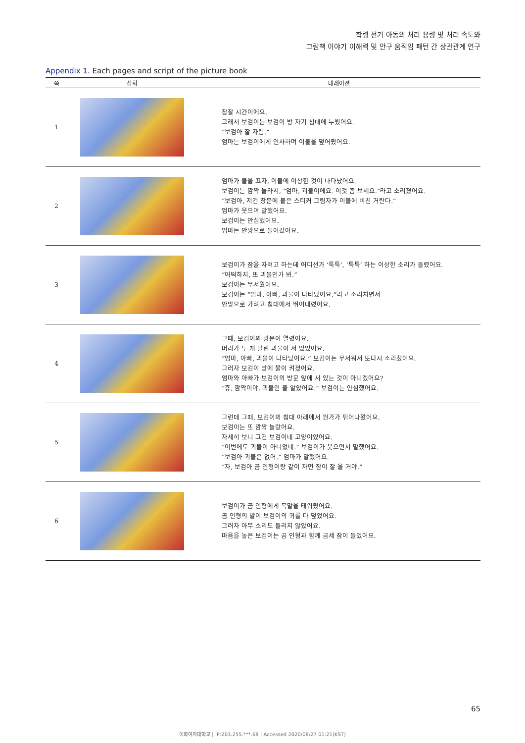학령 전기 아동의 처리 용량 및 처리 속도와
그림책 이야기 이해력 및 안구 움직임 패턴 간 상관관계 연구
Appendix 1. Each pages and script of the picture book
| 쪽 | 삽화 | 내레이션 |
| --- | --- | --- |
| 1 | | 잠잘 시간이에요. 그래서 보검이는 보검이 방 자기 침대에 누웠어요. “보검아 잘 자렴.” 엄마는 보검이에게 인사하며 이불을 덮어줬어요. |
| 2 | | 엄마가 불을 끄자, 이불에 이상한 것이 나타났어요. 보검이는 깜짝 놀라서, “엄마, 괴물이에요. 이것 좀 보세요.”라고 소리쳤어요. “보검아, 저건 창문에 붙은 스티커 그림자가 이불에 비친 거란다.” 엄마가 웃으며 말했어요. 보검이는 안심했어요. 엄마는 안방으로 들어갔어요. |
| 3 | | 보검이가 잠을 자려고 하는데 어디선가 ‘툭툭’, ‘툭툭’ 하는 이상한 소리가 들렸어요. “어떡하지, 또 괴물인가 봐.” 보검이는 무서웠어요. 보검이는 “엄마, 아빠, 괴물이 나타났어요.”라고 소리치면서 안방으로 가려고 침대에서 뛰어내렸어요. |
| 4 | | 그때, 보검이의 방문이 열렸어요. 머리가 두 개 달린 괴물이 서 있었어요. “엄마, 아빠, 괴물이 나타났어요.” 보검이는 무서워서 또다시 소리쳤어요. 그러자 보검이 방에 불이 켜졌어요. 엄마와 아빠가 보검이의 방문 앞에 서 있는 것이 아니겠어요? “휴, 깜짝이야. 괴물인 줄 알았어요.” 보검이는 안심했어요. |
| 5 | | 그런데 그때, 보검이의 침대 아래에서 뭔가가 튀어나왔어요. 보검이는 또 깜짝 놀랐어요. 자세히 보니 그건 보검이네 고양이였어요. “이번에도 괴물이 아니었네.” 보검이가 웃으면서 말했어요. “보검아 괴물은 없어.” 엄마가 말했어요. “자, 보검아 곰 인형이랑 같이 자면 잠이 잘 올 거야.” |
| 6 | | 보검이가 곰 인형에게 목말을 태워줬어요. 곰 인형의 발이 보검이의 귀를 다 덮었어요. 그러자 아무 소리도 들리지 않았어요. 마음을 놓은 보검이는 곰 인형과 함께 금세 잠이 들었어요. |
65
이화여자대학교 | IP:203.255.***.68 | Accessed 2020/08/27 01:21(KST)